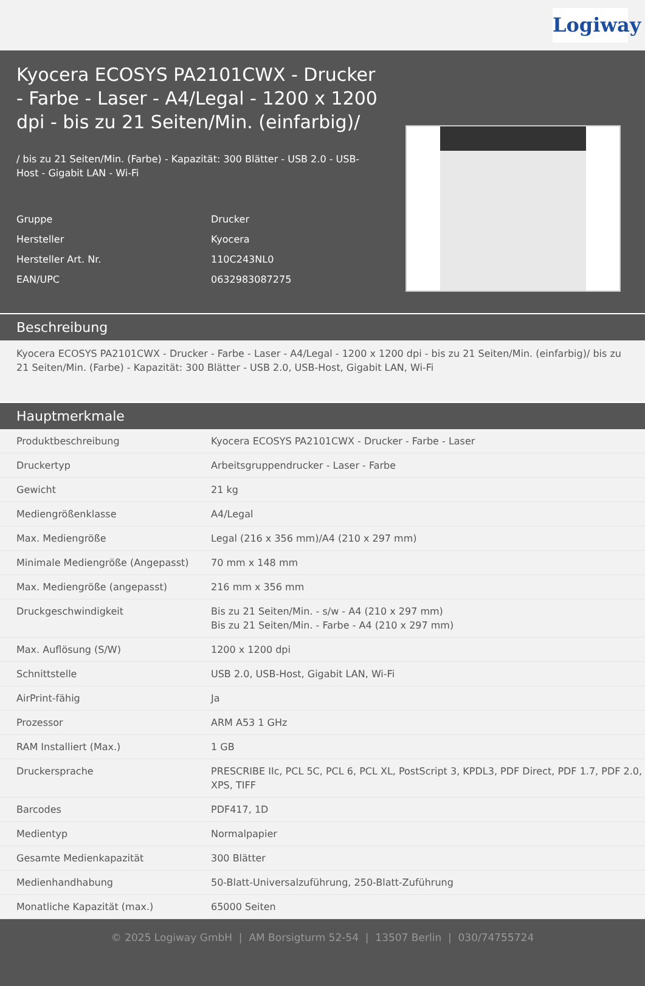Logiway
Kyocera ECOSYS PA2101CWX - Drucker - Farbe - Laser - A4/Legal - 1200 x 1200 dpi - bis zu 21 Seiten/Min. (einfarbig)/
/ bis zu 21 Seiten/Min. (Farbe) - Kapazität: 300 Blätter - USB 2.0 - USB-Host - Gigabit LAN - Wi-Fi
| Gruppe | Drucker |
| Hersteller | Kyocera |
| Hersteller Art. Nr. | 110C243NL0 |
| EAN/UPC | 0632983087275 |
Beschreibung
Kyocera ECOSYS PA2101CWX - Drucker - Farbe - Laser - A4/Legal - 1200 x 1200 dpi - bis zu 21 Seiten/Min. (einfarbig)/ bis zu 21 Seiten/Min. (Farbe) - Kapazität: 300 Blätter - USB 2.0, USB-Host, Gigabit LAN, Wi-Fi
Hauptmerkmale
| Produktbeschreibung | Kyocera ECOSYS PA2101CWX - Drucker - Farbe - Laser |
| Druckertyp | Arbeitsgruppendrucker - Laser - Farbe |
| Gewicht | 21 kg |
| Mediengrößenklasse | A4/Legal |
| Max. Mediengröße | Legal (216 x 356 mm)/A4 (210 x 297 mm) |
| Minimale Mediengröße (Angepasst) | 70 mm x 148 mm |
| Max. Mediengröße (angepasst) | 216 mm x 356 mm |
| Druckgeschwindigkeit | Bis zu 21 Seiten/Min. - s/w - A4 (210 x 297 mm) Bis zu 21 Seiten/Min. - Farbe - A4 (210 x 297 mm) |
| Max. Auflösung (S/W) | 1200 x 1200 dpi |
| Schnittstelle | USB 2.0, USB-Host, Gigabit LAN, Wi-Fi |
| AirPrint-fähig | Ja |
| Prozessor | ARM A53 1 GHz |
| RAM Installiert (Max.) | 1 GB |
| Druckersprache | PRESCRIBE IIc, PCL 5C, PCL 6, PCL XL, PostScript 3, KPDL3, PDF Direct, PDF 1.7, PDF 2.0, XPS, TIFF |
| Barcodes | PDF417, 1D |
| Medientyp | Normalpapier |
| Gesamte Medienkapazität | 300 Blätter |
| Medienhandhabung | 50-Blatt-Universalzuführung, 250-Blatt-Zuführung |
| Monatliche Kapazität (max.) | 65000 Seiten |
© 2025 Logiway GmbH | AM Borsigturm 52-54 | 13507 Berlin | 030/74755724